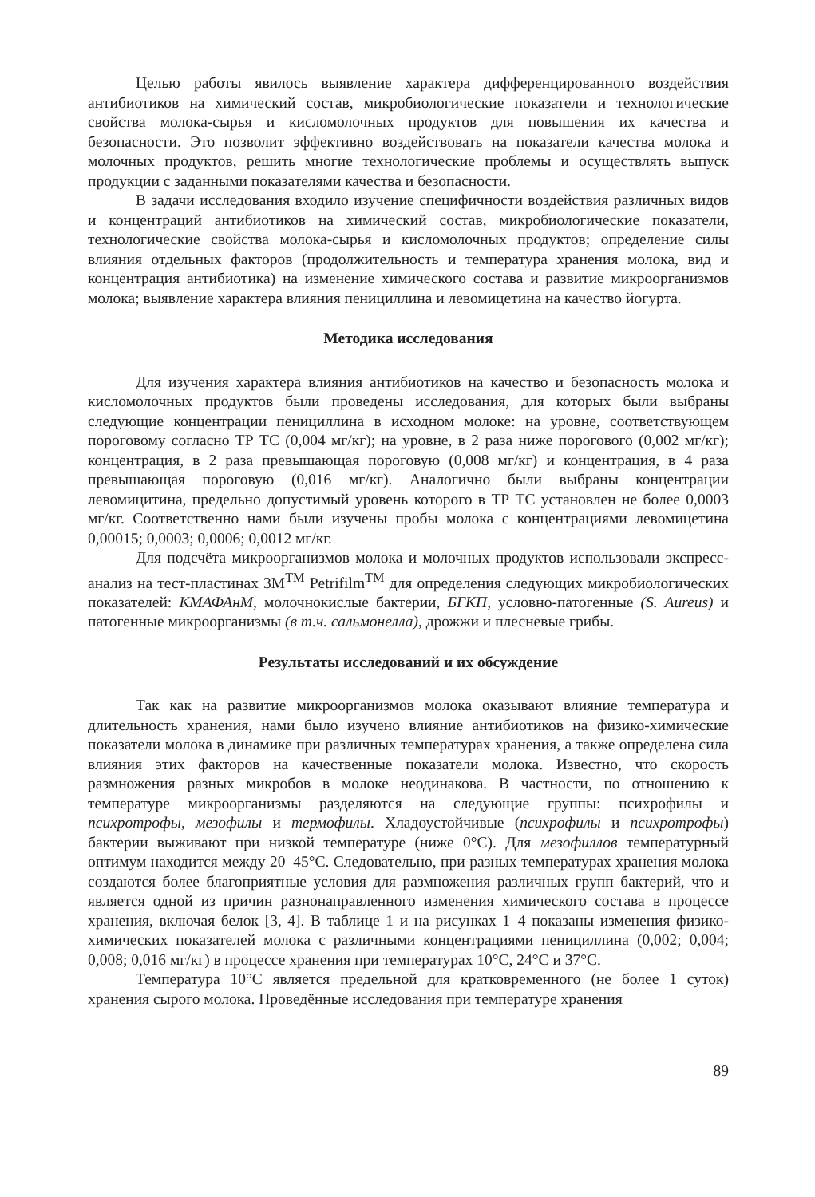Целью работы явилось выявление характера дифференцированного воздействия антибиотиков на химический состав, микробиологические показатели и технологические свойства молока-сырья и кисломолочных продуктов для повышения их качества и безопасности. Это позволит эффективно воздействовать на показатели качества молока и молочных продуктов, решить многие технологические проблемы и осуществлять выпуск продукции с заданными показателями качества и безопасности.
В задачи исследования входило изучение специфичности воздействия различных видов и концентраций антибиотиков на химический состав, микробиологические показатели, технологические свойства молока-сырья и кисломолочных продуктов; определение силы влияния отдельных факторов (продолжительность и температура хранения молока, вид и концентрация антибиотика) на изменение химического состава и развитие микроорганизмов молока; выявление характера влияния пенициллина и левомицетина на качество йогурта.
Методика исследования
Для изучения характера влияния антибиотиков на качество и безопасность молока и кисломолочных продуктов были проведены исследования, для которых были выбраны следующие концентрации пенициллина в исходном молоке: на уровне, соответствующем пороговому согласно ТР ТС (0,004 мг/кг); на уровне, в 2 раза ниже порогового (0,002 мг/кг); концентрация, в 2 раза превышающая пороговую (0,008 мг/кг) и концентрация, в 4 раза превышающая пороговую (0,016 мг/кг). Аналогично были выбраны концентрации левомицитина, предельно допустимый уровень которого в ТР ТС установлен не более 0,0003 мг/кг. Соответственно нами были изучены пробы молока с концентрациями левомицетина 0,00015; 0,0003; 0,0006; 0,0012 мг/кг.
Для подсчёта микроорганизмов молока и молочных продуктов использовали экспресс-анализ на тест-пластинах 3M<sup>TM</sup> Petrifilm<sup>TM</sup> для определения следующих микробиологических показателей: КМАФАнМ, молочнокислые бактерии, БГКП, условно-патогенные (S. Aureus) и патогенные микроорганизмы (в т.ч. сальмонелла), дрожжи и плесневые грибы.
Результаты исследований и их обсуждение
Так как на развитие микроорганизмов молока оказывают влияние температура и длительность хранения, нами было изучено влияние антибиотиков на физико-химические показатели молока в динамике при различных температурах хранения, а также определена сила влияния этих факторов на качественные показатели молока. Известно, что скорость размножения разных микробов в молоке неодинакова. В частности, по отношению к температуре микроорганизмы разделяются на следующие группы: психрофилы и психротрофы, мезофилы и термофилы. Хладоустойчивые (психрофилы и психротрофы) бактерии выживают при низкой температуре (ниже 0°С). Для мезофиллов температурный оптимум находится между 20–45°С. Следовательно, при разных температурах хранения молока создаются более благоприятные условия для размножения различных групп бактерий, что и является одной из причин разнонаправленного изменения химического состава в процессе хранения, включая белок [3, 4]. В таблице 1 и на рисунках 1–4 показаны изменения физико-химических показателей молока с различными концентрациями пенициллина (0,002; 0,004; 0,008; 0,016 мг/кг) в процессе хранения при температурах 10°С, 24°С и 37°С.
Температура 10°С является предельной для кратковременного (не более 1 суток) хранения сырого молока. Проведённые исследования при температуре хранения
89